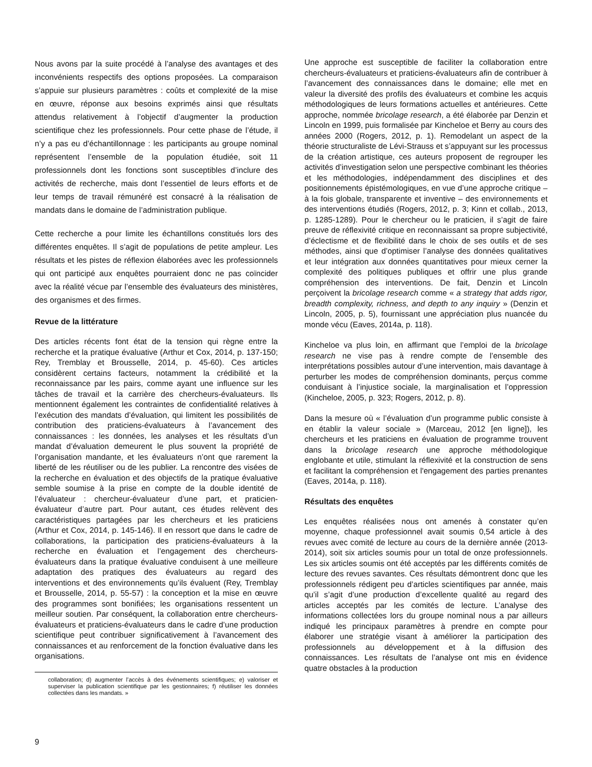Nous avons par la suite procédé à l’analyse des avantages et des inconvénients respectifs des options proposées. La comparaison s’appuie sur plusieurs paramètres : coûts et complexité de la mise en œuvre, réponse aux besoins exprimés ainsi que résultats attendus relativement à l’objectif d’augmenter la production scientifique chez les professionnels. Pour cette phase de l’étude, il n’y a pas eu d’échantillonnage : les participants au groupe nominal représentent l’ensemble de la population étudiée, soit 11 professionnels dont les fonctions sont susceptibles d’inclure des activités de recherche, mais dont l’essentiel de leurs efforts et de leur temps de travail rémunéré est consacré à la réalisation de mandats dans le domaine de l’administration publique.
Cette recherche a pour limite les échantillons constitués lors des différentes enquêtes. Il s’agit de populations de petite ampleur. Les résultats et les pistes de réflexion élaborées avec les professionnels qui ont participé aux enquêtes pourraient donc ne pas coïncider avec la réalité vécue par l’ensemble des évaluateurs des ministères, des organismes et des firmes.
Revue de la littérature
Des articles récents font état de la tension qui règne entre la recherche et la pratique évaluative (Arthur et Cox, 2014, p. 137-150; Rey, Tremblay et Brousselle, 2014, p. 45-60). Ces articles considèrent certains facteurs, notamment la crédibilité et la reconnaissance par les pairs, comme ayant une influence sur les tâches de travail et la carrière des chercheurs-évaluateurs. Ils mentionnent également les contraintes de confidentialité relatives à l’exécution des mandats d’évaluation, qui limitent les possibilités de contribution des praticiens-évaluateurs à l’avancement des connaissances : les données, les analyses et les résultats d’un mandat d’évaluation demeurent le plus souvent la propriété de l’organisation mandante, et les évaluateurs n’ont que rarement la liberté de les réutiliser ou de les publier. La rencontre des visées de la recherche en évaluation et des objectifs de la pratique évaluative semble soumise à la prise en compte de la double identité de l’évaluateur : chercheur-évaluateur d’une part, et praticien-évaluateur d’autre part. Pour autant, ces études relèvent des caractéristiques partagées par les chercheurs et les praticiens (Arthur et Cox, 2014, p. 145-146). Il en ressort que dans le cadre de collaborations, la participation des praticiens-évaluateurs à la recherche en évaluation et l’engagement des chercheurs-évaluateurs dans la pratique évaluative conduisent à une meilleure adaptation des pratiques des évaluateurs au regard des interventions et des environnements qu’ils évaluent (Rey, Tremblay et Brousselle, 2014, p. 55-57) : la conception et la mise en œuvre des programmes sont bonifiées; les organisations ressentent un meilleur soutien. Par conséquent, la collaboration entre chercheurs-évaluateurs et praticiens-évaluateurs dans le cadre d’une production scientifique peut contribuer significativement à l’avancement des connaissances et au renforcement de la fonction évaluative dans les organisations.
collaboration; d) augmenter l’accès à des événements scientifiques; e) valoriser et superviser la publication scientifique par les gestionnaires; f) réutiliser les données collectées dans les mandats. »
Une approche est susceptible de faciliter la collaboration entre chercheurs-évaluateurs et praticiens-évaluateurs afin de contribuer à l’avancement des connaissances dans le domaine; elle met en valeur la diversité des profils des évaluateurs et combine les acquis méthodologiques de leurs formations actuelles et antérieures. Cette approche, nommée bricolage research, a été élaborée par Denzin et Lincoln en 1999, puis formalisée par Kincheloe et Berry au cours des années 2000 (Rogers, 2012, p. 1). Remodelant un aspect de la théorie structuraliste de Lévi-Strauss et s’appuyant sur les processus de la création artistique, ces auteurs proposent de regrouper les activités d’investigation selon une perspective combinant les théories et les méthodologies, indépendamment des disciplines et des positionnements épistémologiques, en vue d’une approche critique – à la fois globale, transparente et inventive – des environnements et des interventions étudiés (Rogers, 2012, p. 3; Kinn et collab., 2013, p. 1285-1289). Pour le chercheur ou le praticien, il s’agit de faire preuve de réflexivité critique en reconnaissant sa propre subjectivité, d’éclectisme et de flexibilité dans le choix de ses outils et de ses méthodes, ainsi que d’optimiser l’analyse des données qualitatives et leur intégration aux données quantitatives pour mieux cerner la complexité des politiques publiques et offrir une plus grande compréhension des interventions. De fait, Denzin et Lincoln perçoivent la bricolage research comme « a strategy that adds rigor, breadth complexity, richness, and depth to any inquiry » (Denzin et Lincoln, 2005, p. 5), fournissant une appréciation plus nuancée du monde vécu (Eaves, 2014a, p. 118).
Kincheloe va plus loin, en affirmant que l’emploi de la bricolage research ne vise pas à rendre compte de l’ensemble des interprétations possibles autour d’une intervention, mais davantage à perturber les modes de compréhension dominants, perçus comme conduisant à l’injustice sociale, la marginalisation et l’oppression (Kincheloe, 2005, p. 323; Rogers, 2012, p. 8).
Dans la mesure où « l’évaluation d’un programme public consiste à en établir la valeur sociale » (Marceau, 2012 [en ligne]), les chercheurs et les praticiens en évaluation de programme trouvent dans la bricolage research une approche méthodologique englobante et utile, stimulant la réflexivité et la construction de sens et facilitant la compréhension et l'engagement des parties prenantes (Eaves, 2014a, p. 118).
Résultats des enquêtes
Les enquêtes réalisées nous ont amenés à constater qu’en moyenne, chaque professionnel avait soumis 0,54 article à des revues avec comité de lecture au cours de la dernière année (2013-2014), soit six articles soumis pour un total de onze professionnels. Les six articles soumis ont été acceptés par les différents comités de lecture des revues savantes. Ces résultats démontrent donc que les professionnels rédigent peu d’articles scientifiques par année, mais qu’il s’agit d’une production d’excellente qualité au regard des articles acceptés par les comités de lecture. L’analyse des informations collectées lors du groupe nominal nous a par ailleurs indiqué les principaux paramètres à prendre en compte pour élaborer une stratégie visant à améliorer la participation des professionnels au développement et à la diffusion des connaissances. Les résultats de l’analyse ont mis en évidence quatre obstacles à la production
9